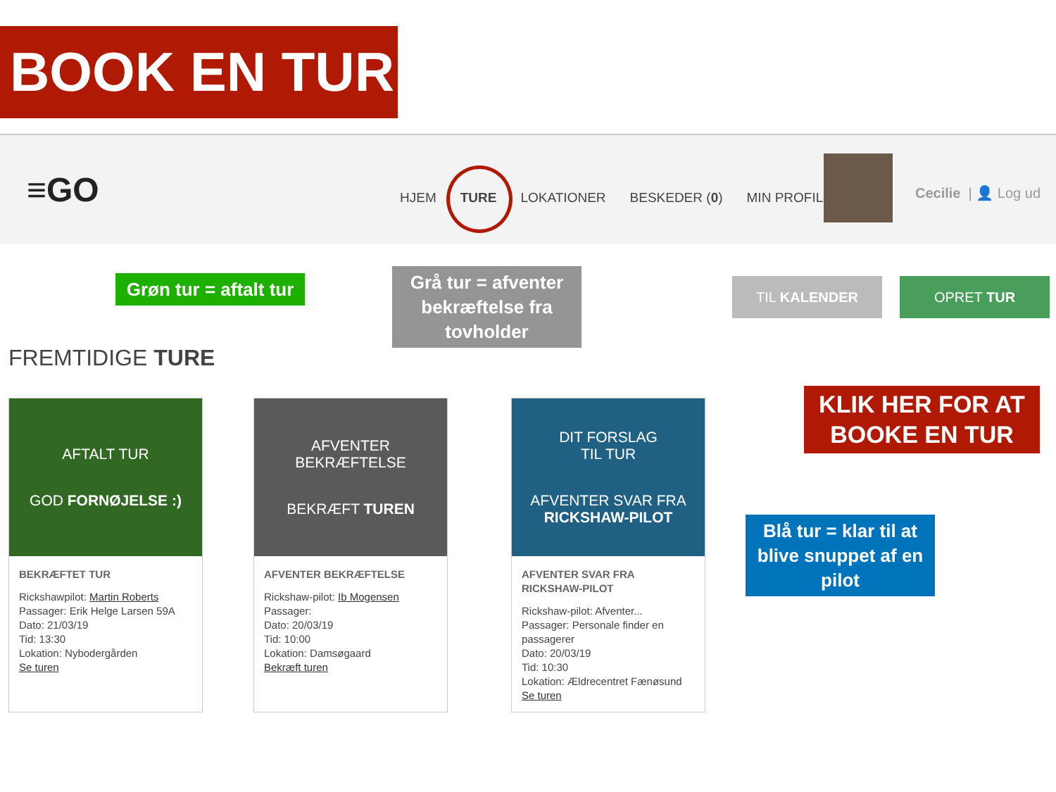BOOK EN TUR
≡GO
HJEM TURE LOKATIONER BESKEDER (0) MIN PROFIL
Cecilie | 👤 Log ud
Grøn tur = aftalt tur
Grå tur = afventer bekræftelse fra tovholder
TIL KALENDER OPRET TUR
KLIK HER FOR AT BOOKE EN TUR
Blå tur = klar til at blive snuppet af en pilot
FREMTIDIGE TURE
AFTALT TUR
GOD FORNØJELSE :)
BEKRÆFTET TUR
Rickshawpilot: Martin Roberts
Passager: Erik Helge Larsen 59A
Dato: 21/03/19
Tid: 13:30
Lokation: Nybodergården
Se turen
AFVENTER
BEKRÆFTELSE
BEKRÆFT TUREN
AFVENTER BEKRÆFTELSE
Rickshaw-pilot: Ib Mogensen
Passager:
Dato: 20/03/19
Tid: 10:00
Lokation: Damsøgaard
Bekræft turen
DIT FORSLAG
TIL TUR
AFVENTER SVAR FRA
RICKSHAW-PILOT
AFVENTER SVAR FRA RICKSHAW-PILOT
Rickshaw-pilot: Afventer...
Passager: Personale finder en passagerer
Dato: 20/03/19
Tid: 10:30
Lokation: Ældrecentret Fænøsund
Se turen